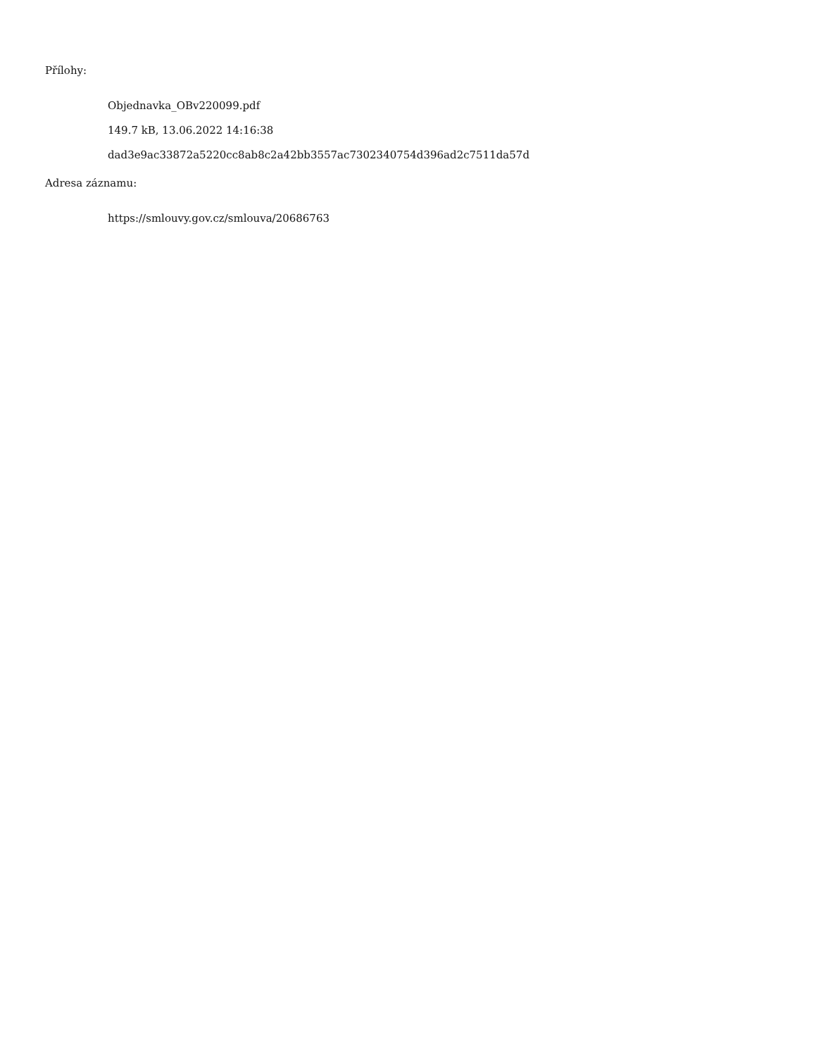Přílohy:
Objednavka_OBv220099.pdf
149.7 kB, 13.06.2022 14:16:38
dad3e9ac33872a5220cc8ab8c2a42bb3557ac7302340754d396ad2c7511da57d
Adresa záznamu:
https://smlouvy.gov.cz/smlouva/20686763